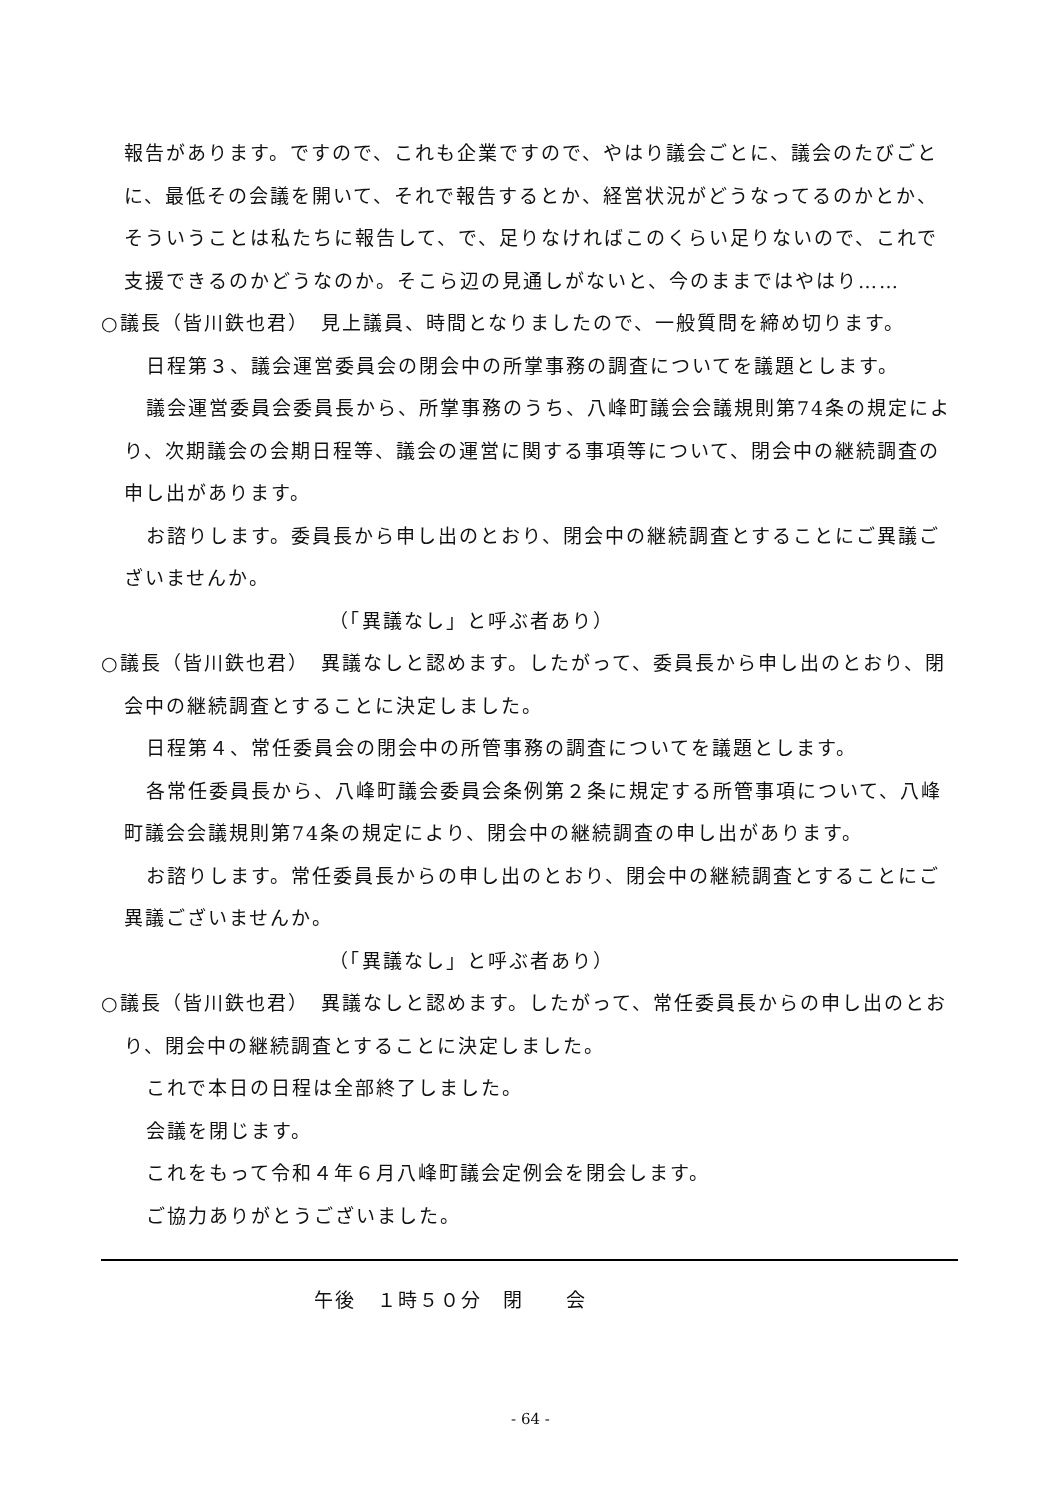報告があります。ですので、これも企業ですので、やはり議会ごとに、議会のたびごとに、最低その会議を開いて、それで報告するとか、経営状況がどうなってるのかとか、そういうことは私たちに報告して、で、足りなければこのくらい足りないので、これで支援できるのかどうなのか。そこら辺の見通しがないと、今のままではやはり……
○議長（皆川鉄也君）　見上議員、時間となりましたので、一般質問を締め切ります。
日程第３、議会運営委員会の閉会中の所掌事務の調査についてを議題とします。
議会運営委員会委員長から、所掌事務のうち、八峰町議会会議規則第74条の規定により、次期議会の会期日程等、議会の運営に関する事項等について、閉会中の継続調査の申し出があります。
お諮りします。委員長から申し出のとおり、閉会中の継続調査とすることにご異議ございませんか。
（「異議なし」と呼ぶ者あり）
○議長（皆川鉄也君）　異議なしと認めます。したがって、委員長から申し出のとおり、閉会中の継続調査とすることに決定しました。
日程第４、常任委員会の閉会中の所管事務の調査についてを議題とします。
各常任委員長から、八峰町議会委員会条例第２条に規定する所管事項について、八峰町議会会議規則第74条の規定により、閉会中の継続調査の申し出があります。
お諮りします。常任委員長からの申し出のとおり、閉会中の継続調査とすることにご異議ございませんか。
（「異議なし」と呼ぶ者あり）
○議長（皆川鉄也君）　異議なしと認めます。したがって、常任委員長からの申し出のとおり、閉会中の継続調査とすることに決定しました。
これで本日の日程は全部終了しました。
会議を閉じます。
これをもって令和４年６月八峰町議会定例会を閉会します。
ご協力ありがとうございました。
午後　１時５０分　閉　　会
- 64 -